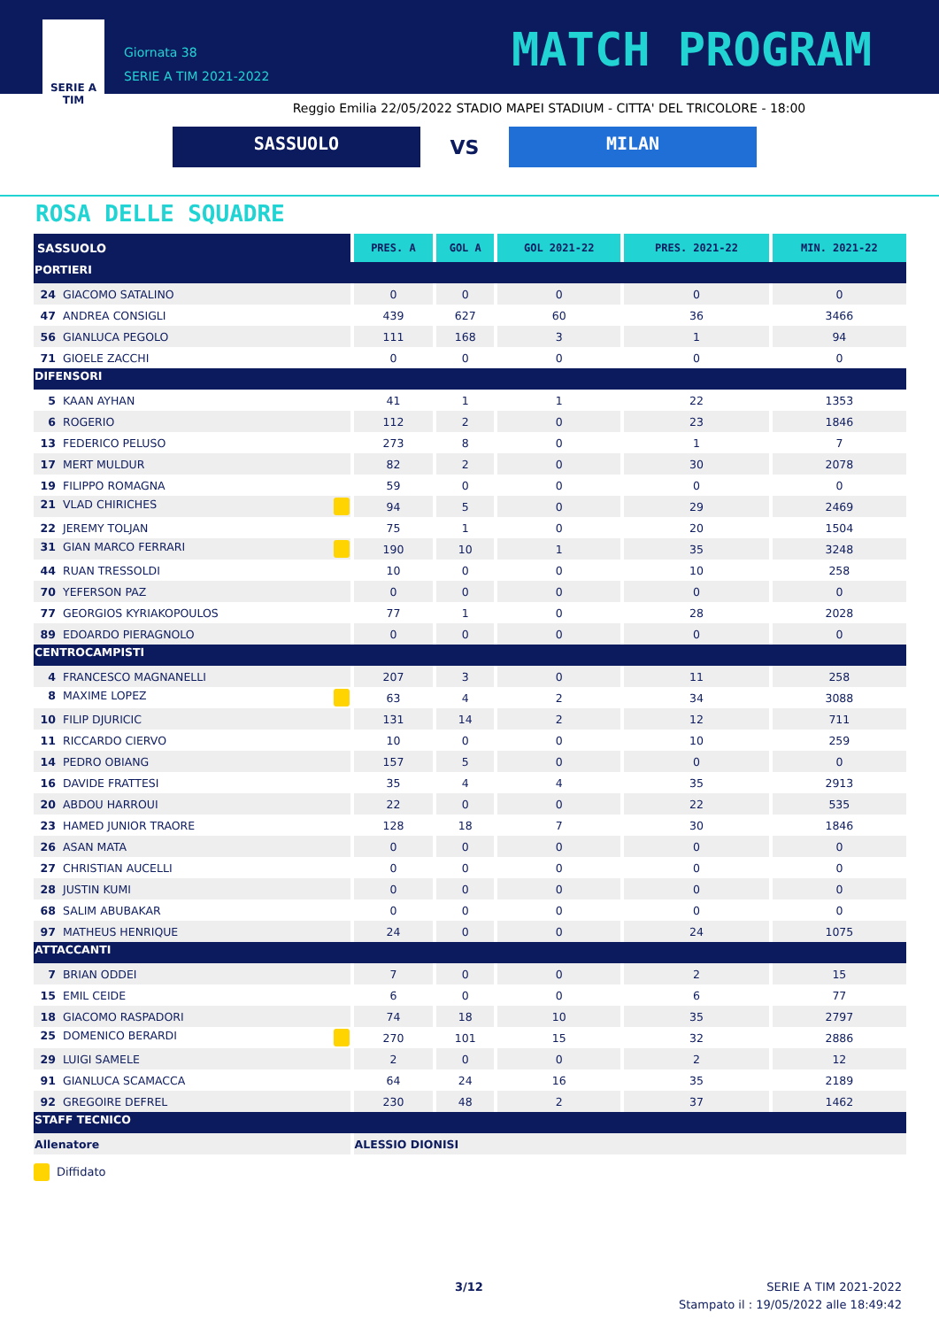SERIE A
TIM
Giornata 38
SERIE A TIM 2021-2022
MATCH PROGRAM
Reggio Emilia 22/05/2022 STADIO MAPEI STADIUM - CITTA' DEL TRICOLORE - 18:00
SASSUOLO
VS
MILAN
ROSA DELLE SQUADRE
| SASSUOLO | PRES. A | GOL A | GOL 2021-22 | PRES. 2021-22 | MIN. 2021-22 |
| --- | --- | --- | --- | --- | --- |
| PORTIERI | | | | | |
| 24 GIACOMO SATALINO | 0 | 0 | 0 | 0 | 0 |
| 47 ANDREA CONSIGLI | 439 | 627 | 60 | 36 | 3466 |
| 56 GIANLUCA PEGOLO | 111 | 168 | 3 | 1 | 94 |
| 71 GIOELE ZACCHI | 0 | 0 | 0 | 0 | 0 |
| DIFENSORI | | | | | |
| 5 KAAN AYHAN | 41 | 1 | 1 | 22 | 1353 |
| 6 ROGERIO | 112 | 2 | 0 | 23 | 1846 |
| 13 FEDERICO PELUSO | 273 | 8 | 0 | 1 | 7 |
| 17 MERT MULDUR | 82 | 2 | 0 | 30 | 2078 |
| 19 FILIPPO ROMAGNA | 59 | 0 | 0 | 0 | 0 |
| 21 VLAD CHIRICHES | 94 | 5 | 0 | 29 | 2469 |
| 22 JEREMY TOLJAN | 75 | 1 | 0 | 20 | 1504 |
| 31 GIAN MARCO FERRARI | 190 | 10 | 1 | 35 | 3248 |
| 44 RUAN TRESSOLDI | 10 | 0 | 0 | 10 | 258 |
| 70 YEFERSON PAZ | 0 | 0 | 0 | 0 | 0 |
| 77 GEORGIOS KYRIAKOPOULOS | 77 | 1 | 0 | 28 | 2028 |
| 89 EDOARDO PIERAGNOLO | 0 | 0 | 0 | 0 | 0 |
| CENTROCAMPISTI | | | | | |
| 4 FRANCESCO MAGNANELLI | 207 | 3 | 0 | 11 | 258 |
| 8 MAXIME LOPEZ | 63 | 4 | 2 | 34 | 3088 |
| 10 FILIP DJURICIC | 131 | 14 | 2 | 12 | 711 |
| 11 RICCARDO CIERVO | 10 | 0 | 0 | 10 | 259 |
| 14 PEDRO OBIANG | 157 | 5 | 0 | 0 | 0 |
| 16 DAVIDE FRATTESI | 35 | 4 | 4 | 35 | 2913 |
| 20 ABDOU HARROUI | 22 | 0 | 0 | 22 | 535 |
| 23 HAMED JUNIOR TRAORE | 128 | 18 | 7 | 30 | 1846 |
| 26 ASAN MATA | 0 | 0 | 0 | 0 | 0 |
| 27 CHRISTIAN AUCELLI | 0 | 0 | 0 | 0 | 0 |
| 28 JUSTIN KUMI | 0 | 0 | 0 | 0 | 0 |
| 68 SALIM ABUBAKAR | 0 | 0 | 0 | 0 | 0 |
| 97 MATHEUS HENRIQUE | 24 | 0 | 0 | 24 | 1075 |
| ATTACCANTI | | | | | |
| 7 BRIAN ODDEI | 7 | 0 | 0 | 2 | 15 |
| 15 EMIL CEIDE | 6 | 0 | 0 | 6 | 77 |
| 18 GIACOMO RASPADORI | 74 | 18 | 10 | 35 | 2797 |
| 25 DOMENICO BERARDI | 270 | 101 | 15 | 32 | 2886 |
| 29 LUIGI SAMELE | 2 | 0 | 0 | 2 | 12 |
| 91 GIANLUCA SCAMACCA | 64 | 24 | 16 | 35 | 2189 |
| 92 GREGOIRE DEFREL | 230 | 48 | 2 | 37 | 1462 |
| STAFF TECNICO | | | | | |
| Allenatore | ALESSIO DIONISI | | | | |
Diffidato
3/12
SERIE A TIM 2021-2022
Stampato il : 19/05/2022 alle 18:49:42